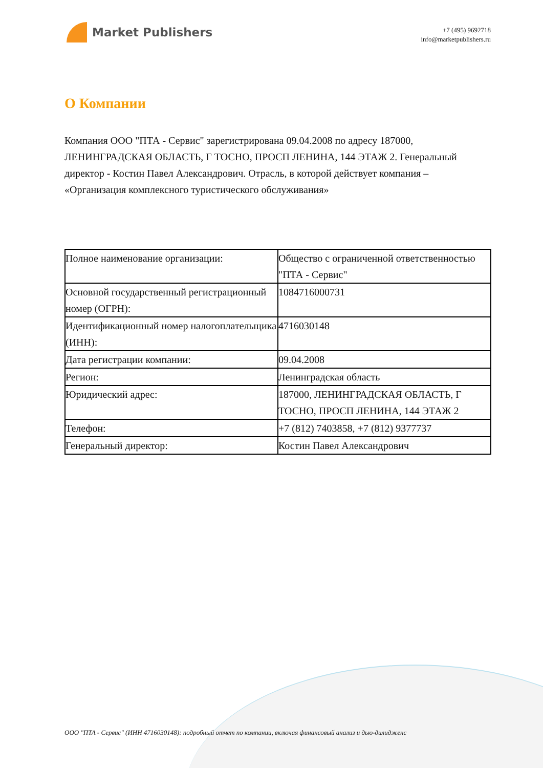Market Publishers
+7 (495) 9692718
info@marketpublishers.ru
О Компании
Компания ООО "ПТА - Сервис" зарегистрирована 09.04.2008 по адресу 187000, ЛЕНИНГРАДСКАЯ ОБЛАСТЬ, Г ТОСНО, ПРОСП ЛЕНИНА, 144 ЭТАЖ 2. Генеральный директор - Костин Павел Александрович. Отрасль, в которой действует компания – «Организация комплексного туристического обслуживания»
| Полное наименование организации: | Общество с ограниченной ответственностью "ПТА - Сервис" |
| Основной государственный регистрационный номер (ОГРН): | 1084716000731 |
| Идентификационный номер налогоплательщика (ИНН): | 4716030148 |
| Дата регистрации компании: | 09.04.2008 |
| Регион: | Ленинградская область |
| Юридический адрес: | 187000, ЛЕНИНГРАДСКАЯ ОБЛАСТЬ, Г ТОСНО, ПРОСП ЛЕНИНА, 144 ЭТАЖ 2 |
| Телефон: | +7 (812) 7403858, +7 (812) 9377737 |
| Генеральный директор: | Костин Павел Александрович |
ООО "ПТА - Сервис" (ИНН 4716030148): подробный отчет по компании, включая финансовый анализ и дью-дилидженс